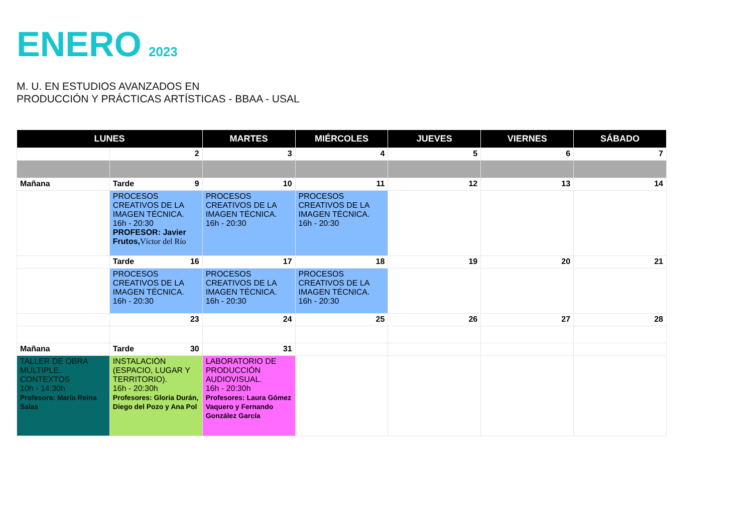ENERO 2023
M. U. EN ESTUDIOS AVANZADOS EN
PRODUCCIÓN Y PRÁCTICAS ARTÍSTICAS - BBAA - USAL
| LUNES | | MARTES | MIÉRCOLES | JUEVES | VIERNES | SÁBADO |
| --- | --- | --- | --- | --- | --- | --- |
| | 2 | 3 | 4 | 5 | 6 | 7 |
| Mañana | Tarde 9 | 10 | 11 | 12 | 13 | 14 |
| | PROCESOS CREATIVOS DE LA IMAGEN TÉCNICA. 16h - 20:30 PROFESOR: Javier Frutos, Víctor del Río | PROCESOS CREATIVOS DE LA IMAGEN TÉCNICA. 16h - 20:30 | PROCESOS CREATIVOS DE LA IMAGEN TÉCNICA. 16h - 20:30 | | | |
| | Tarde 16 | 17 | 18 | 19 | 20 | 21 |
| | PROCESOS CREATIVOS DE LA IMAGEN TÉCNICA. 16h - 20:30 | PROCESOS CREATIVOS DE LA IMAGEN TÉCNICA. 16h - 20:30 | PROCESOS CREATIVOS DE LA IMAGEN TÉCNICA. 16h - 20:30 | | | |
| | 23 | 24 | 25 | 26 | 27 | 28 |
| Mañana | Tarde 30 | 31 | | | | |
| TALLER DE OBRA MÚLTIPLE. CONTEXTOS 10h - 14:30h Profesora: María Reina Salas | INSTALACIÓN (ESPACIO, LUGAR Y TERRITORIO). 16h - 20:30h Profesores: Gloria Durán, Diego del Pozo y Ana Pol | LABORATORIO DE PRODUCCIÓN AUDIOVISUAL. 16h - 20:30h Profesores: Laura Gómez Vaquero y Fernando González García | | | | |